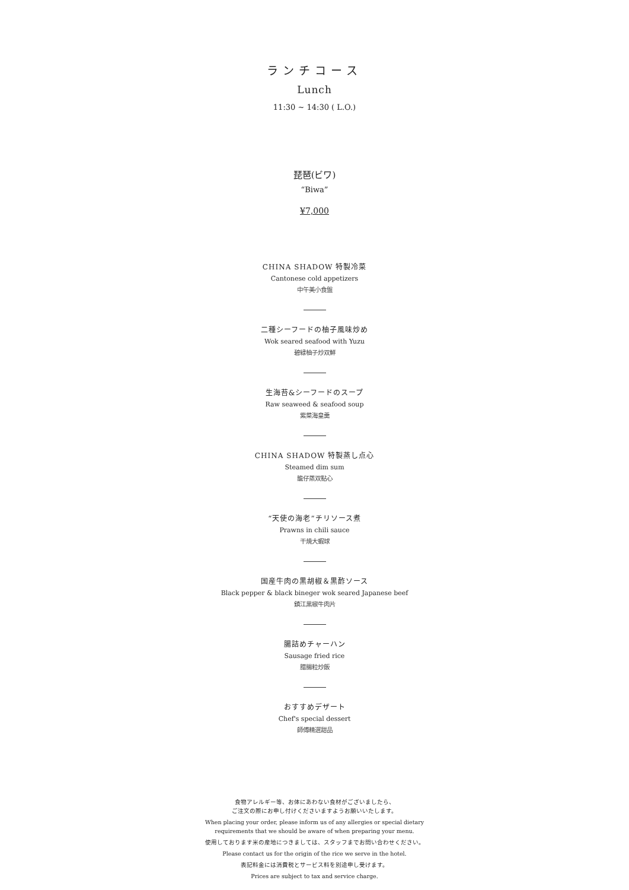ランチコース
Lunch
11:30 ~ 14:30 ( L.O.)
琵琶(ビワ)
“Biwa”
¥7,000
CHINA SHADOW 特製冷菜
Cantonese cold appetizers
中午美小食盤
二種シーフードの柚子風味炒め
Wok seared seafood with Yuzu
碧緑柚子炒双鮮
生海苔&シーフードのスープ
Raw seaweed & seafood soup
紫菜海皇羹
CHINA SHADOW 特製蒸し点心
Steamed dim sum
籠仔蒸双點心
“天使の海老”チリソース煮
Prawns in chili sauce
干焼大蝦球
国産牛肉の黒胡椒＆黒酢ソース
Black pepper & black bineger wok seared Japanese beef
鎮江黒椒牛肉片
腸詰めチャーハン
Sausage fried rice
腊腸粒炒飯
おすすめデザート
Chef's special dessert
師傅精選甜品
食物アレルギー等、お体にあわない食材がございましたら、
ご注文の際にお申し付けくださいますようお願いいたします。
When placing your order, please inform us of any allergies or special dietary
requirements that we should be aware of when preparing your menu.
使用しております米の産地につきましては、スタッフまでお問い合わせください。
Please contact us for the origin of the rice we serve in the hotel.
表記料金には消費税とサービス料を別途申し受けます。
Prices are subject to tax and service charge.